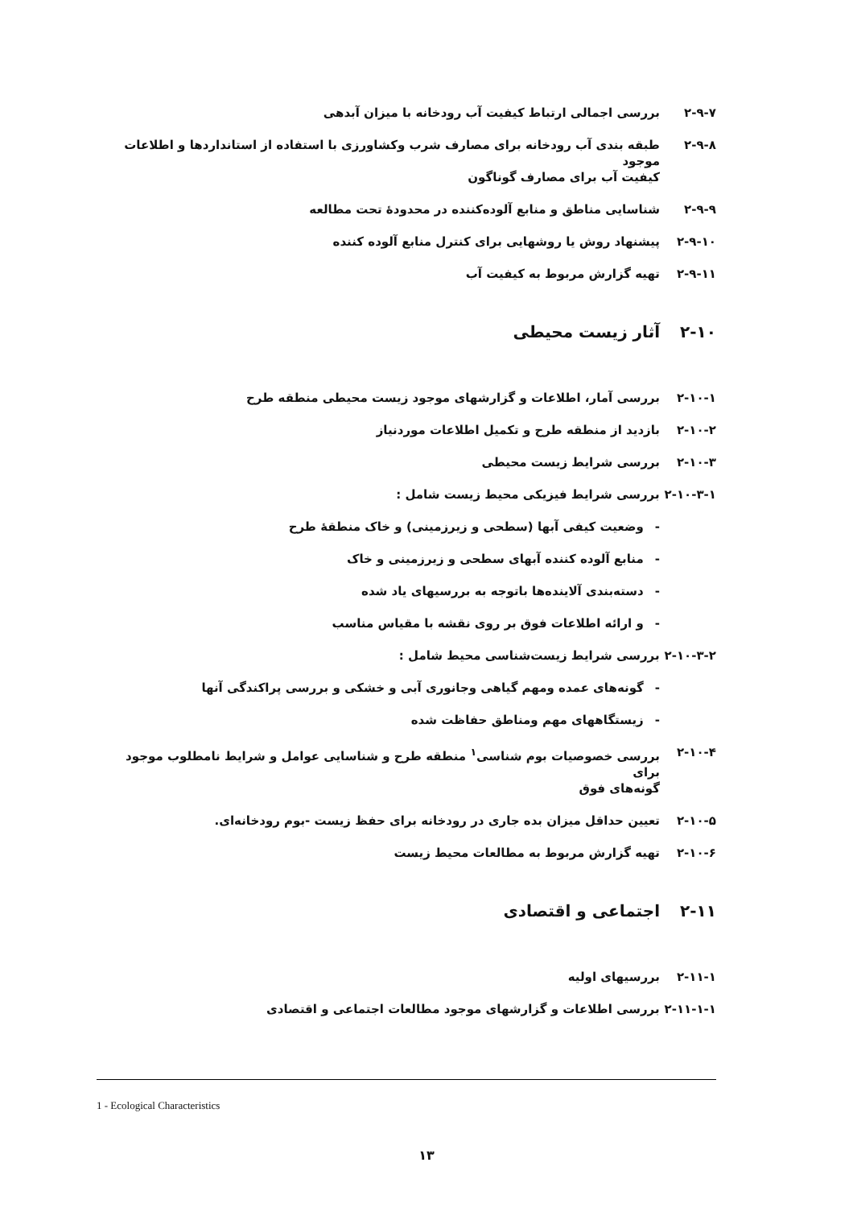۲-۹-۷ بررسی اجمالی ارتباط کیفیت آب رودخانه با میزان آبدهی
۲-۹-۸ طبقه بندی آب رودخانه برای مصارف شرب وکشاورزی با استفاده از استانداردها و اطلاعات موجود
کیفیت آب برای مصارف گوناگون
۲-۹-۹ شناسایی مناطق و منابع آلوده‌کننده در محدودهٔ تحت مطالعه
۲-۹-۱۰ پیشنهاد روش یا روشهایی برای کنترل منابع آلوده کننده
۲-۹-۱۱ تهیه گزارش مربوط به کیفیت آب
۲-۱۰ آثار زیست محیطی
۲-۱۰-۱ بررسی آمار، اطلاعات و گزارشهای موجود زیست محیطی منطقه طرح
۲-۱۰-۲ بازدید از منطقه طرح و تکمیل اطلاعات موردنیاز
۲-۱۰-۳ بررسی شرایط زیست محیطی
۲-۱۰-۳-۱ بررسی شرایط فیزیکی محیط زیست شامل :
- وضعیت کیفی آبها (سطحی و زیرزمینی) و خاک منطقهٔ طرح
- منابع آلوده کننده آبهای سطحی و زیرزمینی و خاک
- دسته‌بندی آلاینده‌ها باتوجه به بررسیهای یاد شده
- و ارائه اطلاعات فوق بر روی نقشه با مقیاس مناسب
۲-۱۰-۳-۲ بررسی شرایط زیست‌شناسی محیط شامل :
- گونه‌های عمده ومهم گیاهی وجانوری آبی و خشکی و بررسی پراکندگی آنها
- زیستگاههای مهم ومناطق حفاظت شده
۲-۱۰-۴ بررسی خصوصیات بوم شناسی<sup>۱</sup> منطقه طرح و شناسایی عوامل و شرایط نامطلوب موجود برای
گونه‌های فوق
۲-۱۰-۵ تعیین حداقل میزان بده جاری در رودخانه برای حفظ زیست -بوم رودخانه‌ای.
۲-۱۰-۶ تهیه گزارش مربوط به مطالعات محیط زیست
۲-۱۱ اجتماعی و اقتصادی
۲-۱۱-۱ بررسیهای اولیه
۲-۱۱-۱-۱ بررسی اطلاعات و گزارشهای موجود مطالعات اجتماعی و اقتصادی
1 - Ecological Characteristics
۱۳